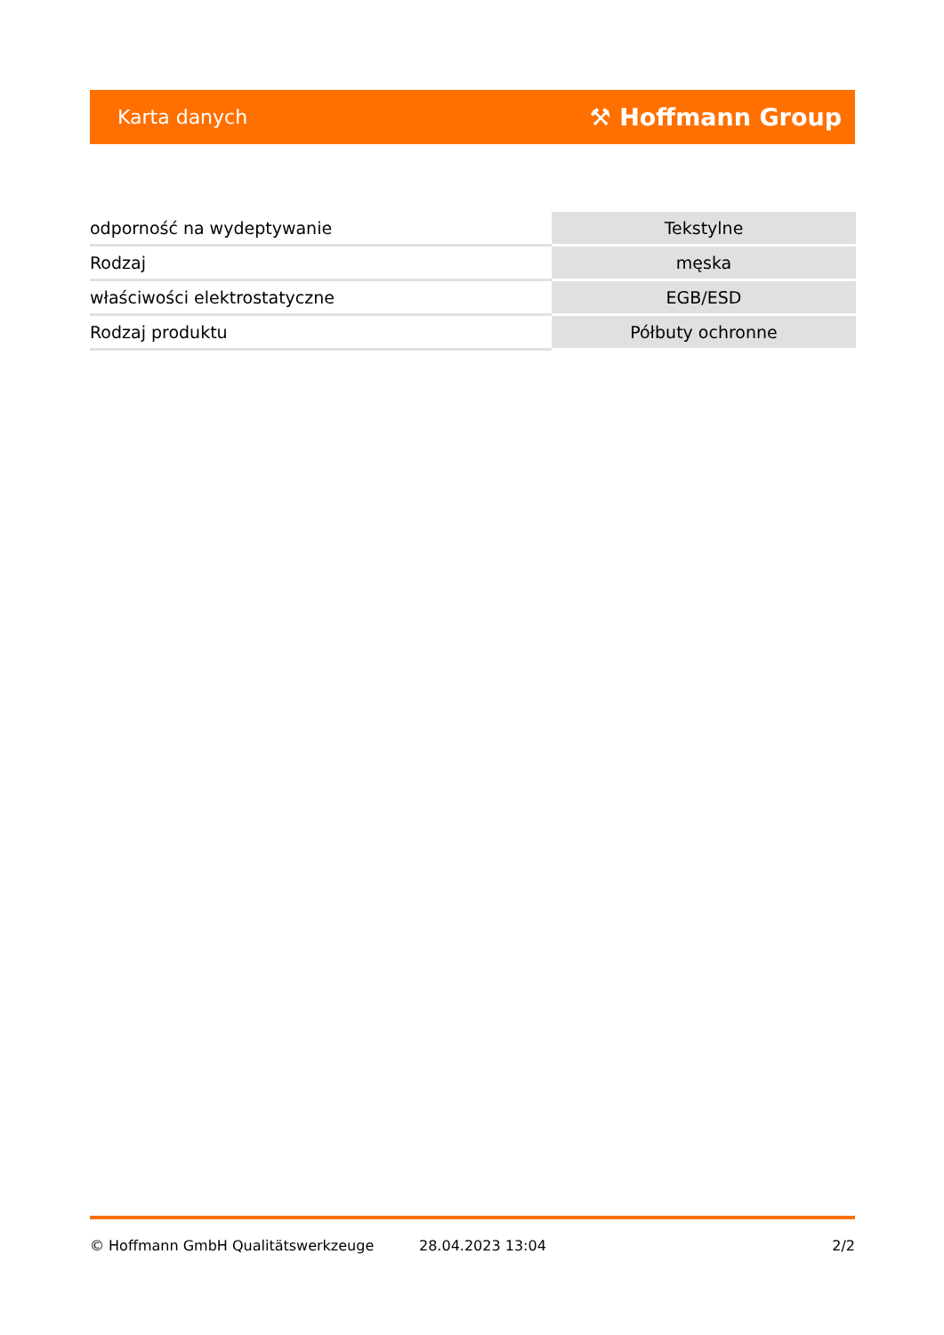Karta danych ⚒ Hoffmann Group
| odporność na wydeptywanie | Tekstylne |
| Rodzaj | męska |
| właściwości elektrostatyczne | EGB/ESD |
| Rodzaj produktu | Półbuty ochronne |
© Hoffmann GmbH Qualitätswerkzeuge 28.04.2023 13:04 2/2